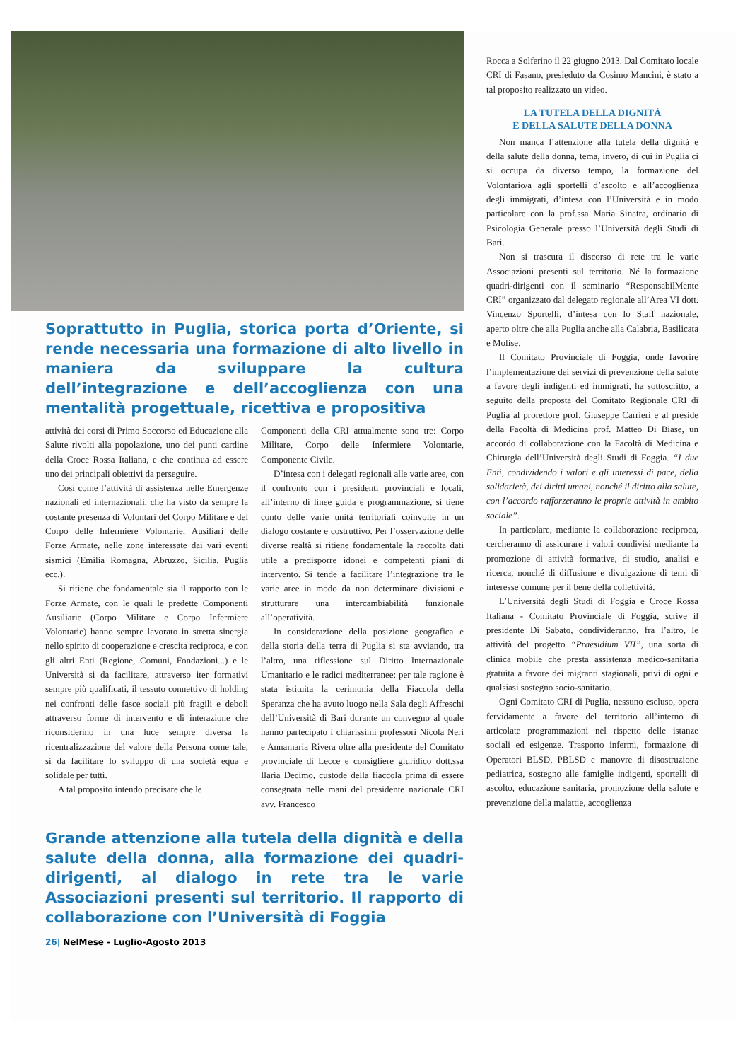Soprattutto in Puglia, storica porta d’Oriente, si rende necessaria una formazione di alto livello in maniera da sviluppare la cultura dell’integrazione e dell’accoglienza con una mentalità progettuale, ricettiva e propositiva
attività dei corsi di Primo Soccorso ed Educazione alla Salute rivolti alla popolazione, uno dei punti cardine della Croce Rossa Italiana, e che continua ad essere uno dei principali obiettivi da perseguire.
Così come l’attività di assistenza nelle Emergenze nazionali ed internazionali, che ha visto da sempre la costante presenza di Volontari del Corpo Militare e del Corpo delle Infermiere Volontarie, Ausiliari delle Forze Armate, nelle zone interessate dai vari eventi sismici (Emilia Romagna, Abruzzo, Sicilia, Puglia ecc.).
Si ritiene che fondamentale sia il rapporto con le Forze Armate, con le quali le predette Componenti Ausiliarie (Corpo Militare e Corpo Infermiere Volontarie) hanno sempre lavorato in stretta sinergia nello spirito di cooperazione e crescita reciproca, e con gli altri Enti (Regione, Comuni, Fondazioni...) e le Università si da facilitare, attraverso iter formativi sempre più qualificati, il tessuto connettivo di holding nei confronti delle fasce sociali più fragili e deboli attraverso forme di intervento e di interazione che riconsiderino in una luce sempre diversa la ricentralizzazione del valore della Persona come tale, si da facilitare lo sviluppo di una società equa e solidale per tutti.
A tal proposito intendo precisare che le
Componenti della CRI attualmente sono tre: Corpo Militare, Corpo delle Infermiere Volontarie, Componente Civile.
D’intesa con i delegati regionali alle varie aree, con il confronto con i presidenti provinciali e locali, all’interno di linee guida e programmazione, si tiene conto delle varie unità territoriali coinvolte in un dialogo costante e costruttivo. Per l’osservazione delle diverse realtà si ritiene fondamentale la raccolta dati utile a predisporre idonei e competenti piani di intervento. Si tende a facilitare l’integrazione tra le varie aree in modo da non determinare divisioni e strutturare una intercambiabilità funzionale all’operatività.
In considerazione della posizione geografica e della storia della terra di Puglia si sta avviando, tra l’altro, una riflessione sul Diritto Internazionale Umanitario e le radici mediterranee: per tale ragione è stata istituita la cerimonia della Fiaccola della Speranza che ha avuto luogo nella Sala degli Affreschi dell’Università di Bari durante un convegno al quale hanno partecipato i chiarissimi professori Nicola Neri e Annamaria Rivera oltre alla presidente del Comitato provinciale di Lecce e consigliere giuridico dott.ssa Ilaria Decimo, custode della fiaccola prima di essere consegnata nelle mani del presidente nazionale CRI avv. Francesco
Grande attenzione alla tutela della dignità e della salute della donna, alla formazione dei quadri-dirigenti, al dialogo in rete tra le varie Associazioni presenti sul territorio. Il rapporto di collaborazione con l’Università di Foggia
26| NelMese - Luglio-Agosto 2013
Rocca a Solferino il 22 giugno 2013. Dal Comitato locale CRI di Fasano, presieduto da Cosimo Mancini, è stato a tal proposito realizzato un video.
LA TUTELA DELLA DIGNITÀ
E DELLA SALUTE DELLA DONNA
Non manca l’attenzione alla tutela della dignità e della salute della donna, tema, invero, di cui in Puglia ci si occupa da diverso tempo, la formazione del Volontario/a agli sportelli d’ascolto e all’accoglienza degli immigrati, d’intesa con l’Università e in modo particolare con la prof.ssa Maria Sinatra, ordinario di Psicologia Generale presso l’Università degli Studi di Bari.
Non si trascura il discorso di rete tra le varie Associazioni presenti sul territorio. Né la formazione quadri-dirigenti con il seminario “ResponsabilMente CRI” organizzato dal delegato regionale all’Area VI dott. Vincenzo Sportelli, d’intesa con lo Staff nazionale, aperto oltre che alla Puglia anche alla Calabria, Basilicata e Molise.
Il Comitato Provinciale di Foggia, onde favorire l’implementazione dei servizi di prevenzione della salute a favore degli indigenti ed immigrati, ha sottoscritto, a seguito della proposta del Comitato Regionale CRI di Puglia al prorettore prof. Giuseppe Carrieri e al preside della Facoltà di Medicina prof. Matteo Di Biase, un accordo di collaborazione con la Facoltà di Medicina e Chirurgia dell’Università degli Studi di Foggia. “I due Enti, condividendo i valori e gli interessi di pace, della solidarietà, dei diritti umani, nonché il diritto alla salute, con l’accordo rafforzeranno le proprie attività in ambito sociale”.
In particolare, mediante la collaborazione reciproca, cercheranno di assicurare i valori condivisi mediante la promozione di attività formative, di studio, analisi e ricerca, nonché di diffusione e divulgazione di temi di interesse comune per il bene della collettività.
L’Università degli Studi di Foggia e Croce Rossa Italiana - Comitato Provinciale di Foggia, scrive il presidente Di Sabato, condivideranno, fra l’altro, le attività del progetto “Praesidium VII”, una sorta di clinica mobile che presta assistenza medico-sanitaria gratuita a favore dei migranti stagionali, privi di ogni e qualsiasi sostegno socio-sanitario.
Ogni Comitato CRI di Puglia, nessuno escluso, opera fervidamente a favore del territorio all’interno di articolate programmazioni nel rispetto delle istanze sociali ed esigenze. Trasporto infermi, formazione di Operatori BLSD, PBLSD e manovre di disostruzione pediatrica, sostegno alle famiglie indigenti, sportelli di ascolto, educazione sanitaria, promozione della salute e prevenzione della malattie, accoglienza